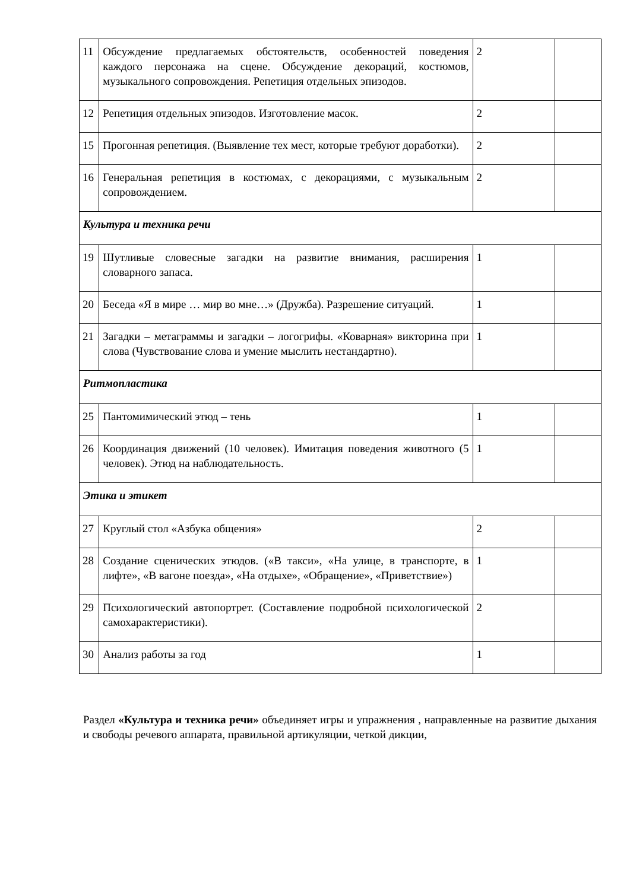| 11 | Обсуждение предлагаемых обстоятельств, особенностей поведения каждого персонажа на сцене. Обсуждение декораций, костюмов, музыкального сопровождения. Репетиция отдельных эпизодов. | 2 | |
| 12 | Репетиция отдельных эпизодов. Изготовление масок. | 2 | |
| 15 | Прогонная репетиция. (Выявление тех мест, которые требуют доработки). | 2 | |
| 16 | Генеральная репетиция в костюмах, с декорациями, с музыкальным сопровождением. | 2 | |
| Культура и техника речи | | | |
| 19 | Шутливые словесные загадки на развитие внимания, расширения словарного запаса. | 1 | |
| 20 | Беседа «Я в мире … мир во мне…» (Дружба). Разрешение ситуаций. | 1 | |
| 21 | Загадки – метаграммы и загадки – логогрифы. «Коварная» викторина при слова (Чувствование слова и умение мыслить нестандартно). | 1 | |
| Ритмопластика | | | |
| 25 | Пантомимический этюд – тень | 1 | |
| 26 | Координация движений (10 человек). Имитация поведения животного (5 человек). Этюд на наблюдательность. | 1 | |
| Этика и этикет | | | |
| 27 | Круглый стол «Азбука общения» | 2 | |
| 28 | Создание сценических этюдов. («В такси», «На улице, в транспорте, в лифте», «В вагоне поезда», «На отдыхе», «Обращение», «Приветствие») | 1 | |
| 29 | Психологический автопортрет. (Составление подробной психологической самохарактеристики). | 2 | |
| 30 | Анализ работы за год | 1 | |
Раздел «Культура и техника речи» объединяет игры и упражнения , направленные на развитие дыхания и свободы речевого аппарата, правильной артикуляции, четкой дикции,